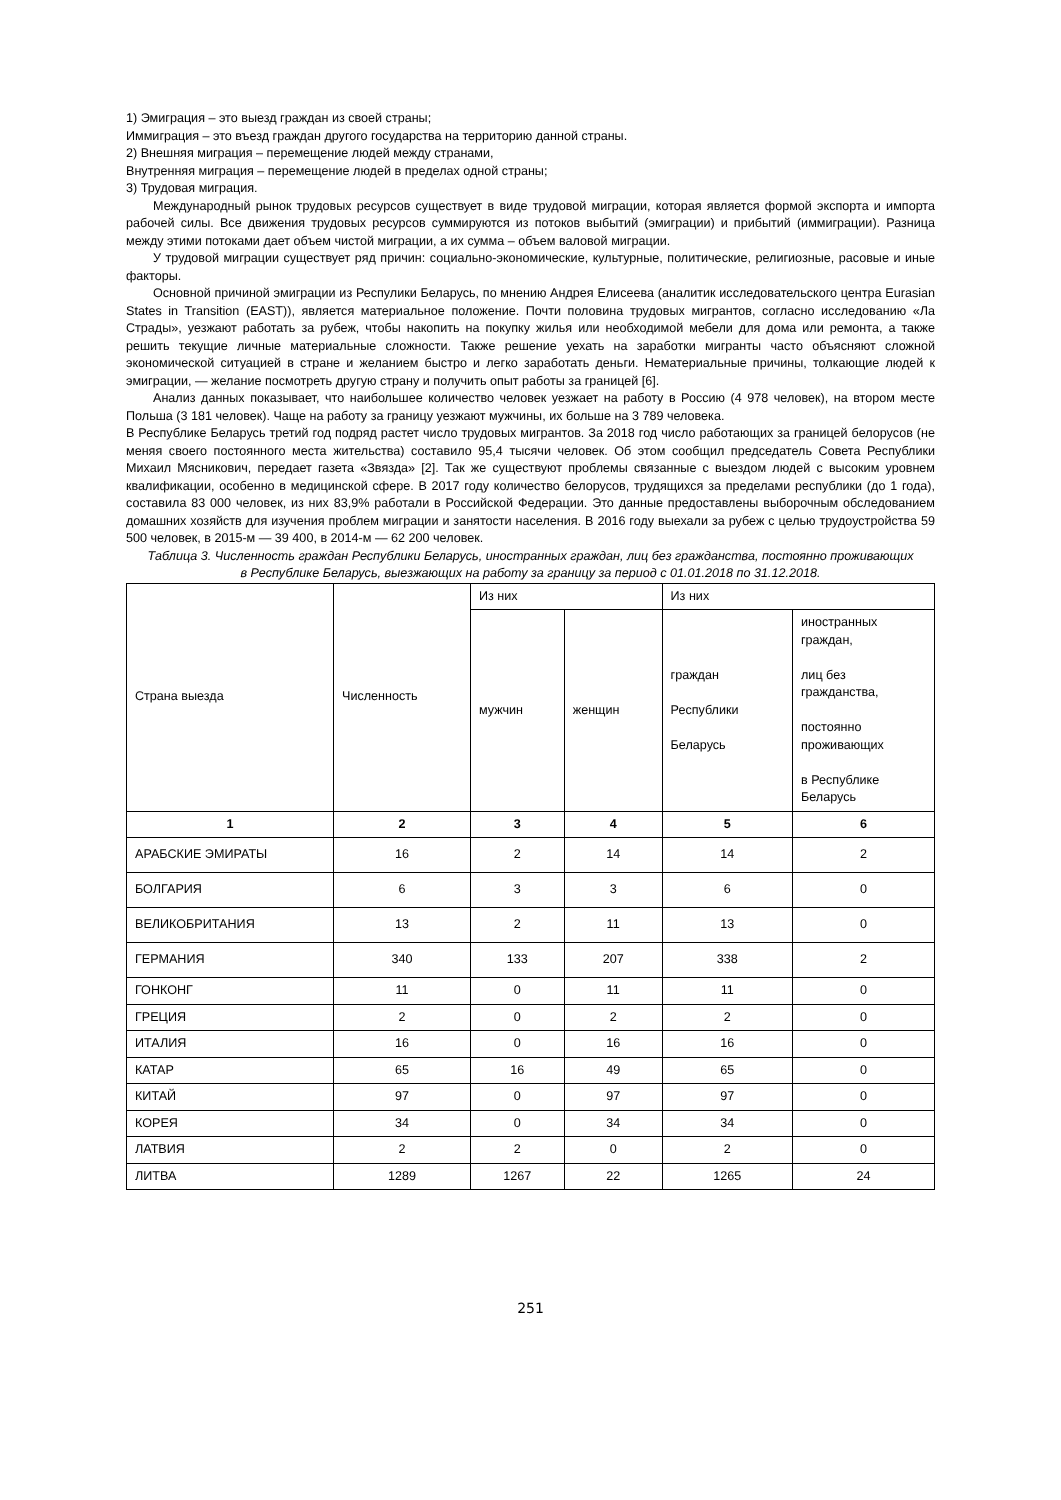1) Эмиграция – это выезд граждан из своей страны;
Иммиграция – это въезд граждан другого государства на территорию данной страны.
2) Внешняя миграция – перемещение людей между странами,
Внутренняя миграция – перемещение людей в пределах одной страны;
3) Трудовая миграция.
Международный рынок трудовых ресурсов существует в виде трудовой миграции, которая является формой экспорта и импорта рабочей силы. Все движения трудовых ресурсов суммируются из потоков выбытий (эмиграции) и прибытий (иммиграции). Разница между этими потоками дает объем чистой миграции, а их сумма – объем валовой миграции.
У трудовой миграции существует ряд причин: социально-экономические, культурные, политические, религиозные, расовые и иные факторы.
Основной причиной эмиграции из Респулики Беларусь, по мнению Андрея Елисеева (аналитик исследовательского центра Eurasian States in Transition (EAST)), является материальное положение. Почти половина трудовых мигрантов, согласно исследованию «Ла Страды», уезжают работать за рубеж, чтобы накопить на покупку жилья или необходимой мебели для дома или ремонта, а также решить текущие личные материальные сложности. Также решение уехать на заработки мигранты часто объясняют сложной экономической ситуацией в стране и желанием быстро и легко заработать деньги. Нематериальные причины, толкающие людей к эмиграции, — желание посмотреть другую страну и получить опыт работы за границей [6].
Анализ данных показывает, что наибольшее количество человек уезжает на работу в Россию (4 978 человек), на втором месте Польша (3 181 человек). Чаще на работу за границу уезжают мужчины, их больше на 3 789 человека.
В Республике Беларусь третий год подряд растет число трудовых мигрантов. За 2018 год число работающих за границей белорусов (не меняя своего постоянного места жительства) составило 95,4 тысячи человек. Об этом сообщил председатель Совета Республики Михаил Мясникович, передает газета «Звязда» [2]. Так же существуют проблемы связанные с выездом людей с высоким уровнем квалификации, особенно в медицинской сфере. В 2017 году количество белорусов, трудящихся за пределами республики (до 1 года), составила 83 000 человек, из них 83,9% работали в Российской Федерации. Это данные предоставлены выборочным обследованием домашних хозяйств для изучения проблем миграции и занятости населения. В 2016 году выехали за рубеж с целью трудоустройства 59 500 человек, в 2015-м — 39 400, в 2014-м — 62 200 человек.
Таблица 3. Численность граждан Республики Беларусь, иностранных граждан, лиц без гражданства, постоянно проживающих в Республике Беларусь, выезжающих на работу за границу за период с 01.01.2018 по 31.12.2018.
| Страна выезда | Численность | Из них | | Из них | |
| --- | --- | --- | --- | --- | --- |
| | | мужчин | женщин | граждан Республики Беларусь | иностранных граждан, лиц без гражданства, постоянно проживающих в Республике Беларусь |
| 1 | 2 | 3 | 4 | 5 | 6 |
| АРАБСКИЕ ЭМИРАТЫ | 16 | 2 | 14 | 14 | 2 |
| БОЛГАРИЯ | 6 | 3 | 3 | 6 | 0 |
| ВЕЛИКОБРИТАНИЯ | 13 | 2 | 11 | 13 | 0 |
| ГЕРМАНИЯ | 340 | 133 | 207 | 338 | 2 |
| ГОНКОНГ | 11 | 0 | 11 | 11 | 0 |
| ГРЕЦИЯ | 2 | 0 | 2 | 2 | 0 |
| ИТАЛИЯ | 16 | 0 | 16 | 16 | 0 |
| КАТАР | 65 | 16 | 49 | 65 | 0 |
| КИТАЙ | 97 | 0 | 97 | 97 | 0 |
| КОРЕЯ | 34 | 0 | 34 | 34 | 0 |
| ЛАТВИЯ | 2 | 2 | 0 | 2 | 0 |
| ЛИТВА | 1289 | 1267 | 22 | 1265 | 24 |
251